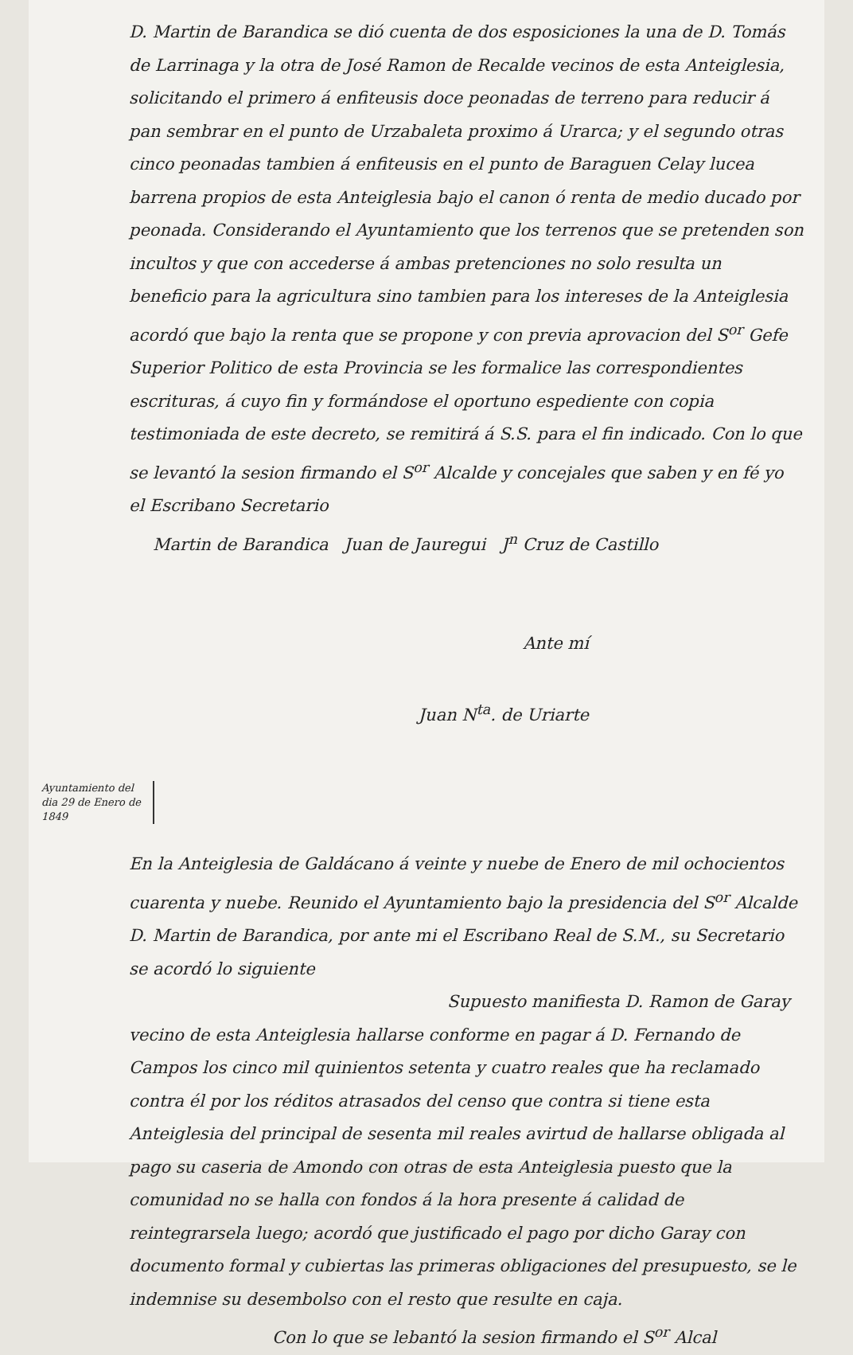D. Martin de Barandica se dió cuenta de dos esposiciones la una de D. Tomás de Larrinaga y la otra de José Ramon de Recalde vecinos de esta Anteiglesia, solicitando el primero á enfiteusis doce peonadas de terreno para reducir á pan sembrar en el punto de Urzabaleta proximo á Urarca; y el segundo otras cinco peonadas tambien á enfiteusis en el punto de Baraguen Celay lucea barrena propios de esta Anteiglesia bajo el canon ó renta de medio ducado por peonada. Considerando el Ayuntamiento que los terrenos que se pretenden son incultos y que con accederse á ambas pretenciones no solo resulta un beneficio para la agricultura sino tambien para los intereses de la Anteiglesia acordó que bajo la renta que se propone y con previa aprovacion del S<sup>or</sup> Gefe Superior Politico de esta Provincia se les formalice las correspondientes escrituras, á cuyo fin y formándose el oportuno espediente con copia testimoniada de este decreto, se remitirá á S.S. para el fin indicado. Con lo que se levantó la sesion firmando el S<sup>or</sup> Alcalde y concejales que saben y en fé yo el Escribano Secretario
Martin de Barandica Juan de Jauregui J<sup>n</sup> Cruz de Castillo
Ante mí
Juan N<sup>ta</sup>. de Uriarte
Ayuntamiento del dia 29 de Enero de 1849
En la Anteiglesia de Galdácano á veinte y nuebe de Enero de mil ochocientos cuarenta y nuebe. Reunido el Ayuntamiento bajo la presidencia del S<sup>or</sup> Alcalde D. Martin de Barandica, por ante mi el Escribano Real de S.M., su Secretario se acordó lo siguiente
Supuesto manifiesta D. Ramon de Garay vecino de esta Anteiglesia hallarse conforme en pagar á D. Fernando de Campos los cinco mil quinientos setenta y cuatro reales que ha reclamado contra él por los réditos atrasados del censo que contra si tiene esta Anteiglesia del principal de sesenta mil reales avirtud de hallarse obligada al pago su caseria de Amondo con otras de esta Anteiglesia puesto que la comunidad no se halla con fondos á la hora presente á calidad de reintegrarsela luego; acordó que justificado el pago por dicho Garay con documento formal y cubiertas las primeras obligaciones del presupuesto, se le indemnise su desembolso con el resto que resulte en caja.
Con lo que se lebantó la sesion firmando el S<sup>or</sup> Alcal